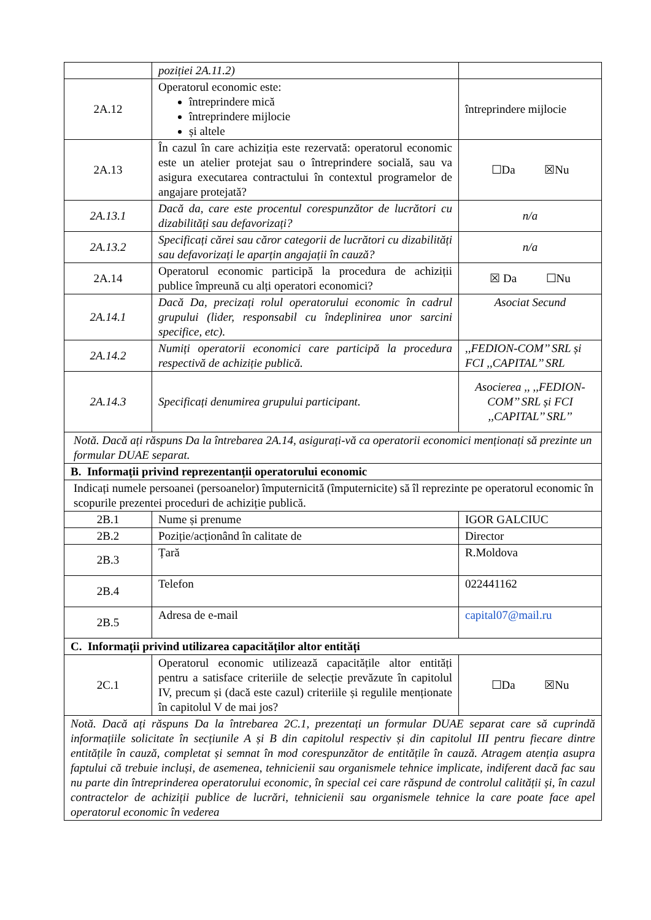| | poziției 2A.11.2) | |
| 2A.12 | Operatorul economic este: întreprindere mică întreprindere mijlocie și altele | întreprindere mijlocie |
| 2A.13 | În cazul în care achiziția este rezervată: operatorul economic este un atelier protejat sau o întreprindere socială, sau va asigura executarea contractului în contextul programelor de angajare protejată? | ☐Da ☒Nu |
| 2A.13.1 | Dacă da, care este procentul corespunzător de lucrători cu dizabilități sau defavorizați? | n/a |
| 2A.13.2 | Specificați cărei sau căror categorii de lucrători cu dizabilități sau defavorizați le aparțin angajații în cauză? | n/a |
| 2A.14 | Operatorul economic participă la procedura de achiziții publice împreună cu alți operatori economici? | ☒ Da ☐Nu |
| 2A.14.1 | Dacă Da, precizați rolul operatorului economic în cadrul grupului (lider, responsabil cu îndeplinirea unor sarcini specifice, etc). | Asociat Secund |
| 2A.14.2 | Numiți operatorii economici care participă la procedura respectivă de achiziție publică. | ,,FEDION-COM’’ SRL și FCI ,,CAPITAL’’ SRL |
| 2A.14.3 | Specificați denumirea grupului participant. | Asocierea ,, ,,FEDION-COM’’ SRL și FCI ,,CAPITAL’’ SRL’’ |
| Notă. Dacă ați răspuns Da la întrebarea 2A.14, asigurați-vă ca operatorii economici menționați să prezinte un formular DUAE separat. | | |
| B. Informații privind reprezentanții operatorului economic | | |
| Indicați numele persoanei (persoanelor) împuternicită (împuternicite) să îl reprezinte pe operatorul economic în scopurile prezentei proceduri de achiziție publică. | | |
| 2B.1 | Nume și prenume | IGOR GALCIUC |
| 2B.2 | Poziție/acționând în calitate de | Director |
| 2B.3 | Țară | R.Moldova |
| 2B.4 | Telefon | 022441162 |
| 2B.5 | Adresa de e-mail | capital07@mail.ru |
| C. Informații privind utilizarea capacităților altor entități | | |
| 2C.1 | Operatorul economic utilizează capacitățile altor entități pentru a satisface criteriile de selecție prevăzute în capitolul IV, precum și (dacă este cazul) criteriile și regulile menționate în capitolul V de mai jos? | ☐Da ☒Nu |
| Notă. Dacă ați răspuns Da la întrebarea 2C.1, prezentați un formular DUAE separat care să cuprindă informațiile solicitate în secțiunile A și B din capitolul respectiv și din capitolul III pentru fiecare dintre entitățile în cauză, completat și semnat în mod corespunzător de entitățile în cauză. Atragem atenția asupra faptului că trebuie incluși, de asemenea, tehnicienii sau organismele tehnice implicate, indiferent dacă fac sau nu parte din întreprinderea operatorului economic, în special cei care răspund de controlul calității și, în cazul contractelor de achiziții publice de lucrări, tehnicienii sau organismele tehnice la care poate face apel operatorul economic în vederea | | |